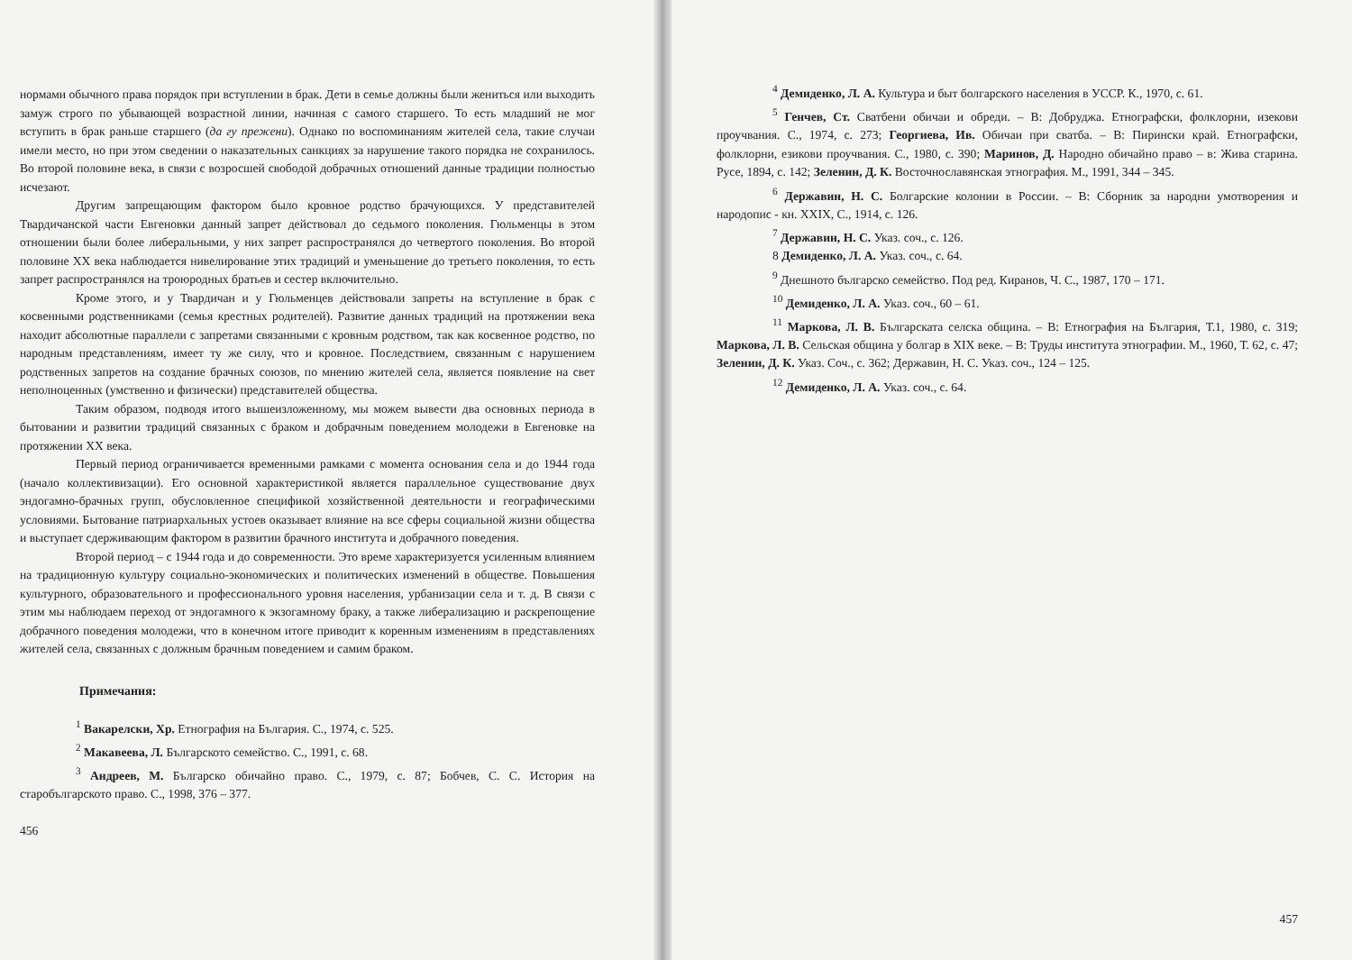нормами обычного права порядок при вступлении в брак. Дети в семье должны были жениться или выходить замуж строго по убывающей возрастной линии, начиная с самого старшего. То есть младший не мог вступить в брак раньше старшего (да гу прежени). Однако по воспоминаниям жителей села, такие случаи имели место, но при этом сведении о наказательных санкциях за нарушение такого порядка не сохранилось. Во второй половине века, в связи с возросшей свободой добрачных отношений данные традиции полностью исчезают.
Другим запрещающим фактором было кровное родство брачующихся. У представителей Твардичанской части Евгеновки данный запрет действовал до седьмого поколения. Гюльменцы в этом отношении были более либеральными, у них запрет распространялся до четвертого поколения. Во второй половине XX века наблюдается нивелирование этих традиций и уменьшение до третьего поколения, то есть запрет распространялся на троюродных братьев и сестер включительно.
Кроме этого, и у Твардичан и у Гюльменцев действовали запреты на вступление в брак с косвенными родственниками (семья крестных родителей). Развитие данных традиций на протяжении века находит абсолютные параллели с запретами связанными с кровным родством, так как косвенное родство, по народным представлениям, имеет ту же силу, что и кровное. Последствием, связанным с нарушением родственных запретов на создание брачных союзов, по мнению жителей села, является появление на свет неполноценных (умственно и физически) представителей общества.
Таким образом, подводя итого вышеизложенному, мы можем вывести два основных периода в бытовании и развитии традиций связанных с браком и добрачным поведением молодежи в Евгеновке на протяжении XX века.
Первый период ограничивается временными рамками с момента основания села и до 1944 года (начало коллективизации). Его основной характеристикой является параллельное существование двух эндогамно-брачных групп, обусловленное спецификой хозяйственной деятельности и географическими условиями. Бытование патриархальных устоев оказывает влияние на все сферы социальной жизни общества и выступает сдерживающим фактором в развитии брачного института и добрачного поведения.
Второй период – с 1944 года и до современности. Это време характеризуется усиленным влиянием на традиционную культуру социально-экономических и политических изменений в обществе. Повышения культурного, образовательного и профессионального уровня населения, урбанизации села и т. д. В связи с этим мы наблюдаем переход от эндогамного к экзогамному браку, а также либерализацию и раскрепощение добрачного поведения молодежи, что в конечном итоге приводит к коренным изменениям в представлениях жителей села, связанных с должным брачным поведением и самим браком.
Примечания:
<sup>1</sup> Вакарелски, Хр. Етнография на България. С., 1974, с. 525.
<sup>2</sup> Макавеева, Л. Българското семейство. С., 1991, с. 68.
<sup>3</sup> Андреев, М. Българско обичайно право. С., 1979, с. 87; Бобчев, С. С. История на старобългарското право. С., 1998, 376 – 377.
456
<sup>4</sup> Демиденко, Л. А. Культура и быт болгарского населения в УССР. К., 1970, с. 61.
<sup>5</sup> Генчев, Ст. Сватбени обичаи и обреди. – В: Добруджа. Етнографски, фолклорни, изекови проучвания. С., 1974, с. 273; Георгиева, Ив. Обичаи при сватба. – В: Пирински край. Етнографски, фолклорни, езикови проучвания. С., 1980, с. 390; Маринов, Д. Народно обичайно право – в: Жива старина. Русе, 1894, с. 142; Зеленин, Д. К. Восточнославянская этнография. М., 1991, 344 – 345.
<sup>6</sup> Державин, Н. С. Болгарские колонии в России. – В: Сборник за народни умотворения и народопис - кн. XXIX, С., 1914, с. 126.
<sup>7</sup> Державин, Н. С. Указ. соч., с. 126.
8 Демиденко, Л. А. Указ. соч., с. 64.
<sup>9</sup> Днешното българско семейство. Под ред. Киранов, Ч. С., 1987, 170 – 171.
<sup>10</sup> Демиденко, Л. А. Указ. соч., 60 – 61.
<sup>11</sup> Маркова, Л. В. Българската селска община. – В: Етнография на България, Т.1, 1980, с. 319; Маркова, Л. В. Сельская община у болгар в XIX веке. – В: Труды института этнографии. М., 1960, Т. 62, с. 47; Зеленин, Д. К. Указ. Соч., с. 362; Державин, Н. С. Указ. соч., 124 – 125.
<sup>12</sup> Демиденко, Л. А. Указ. соч., с. 64.
457